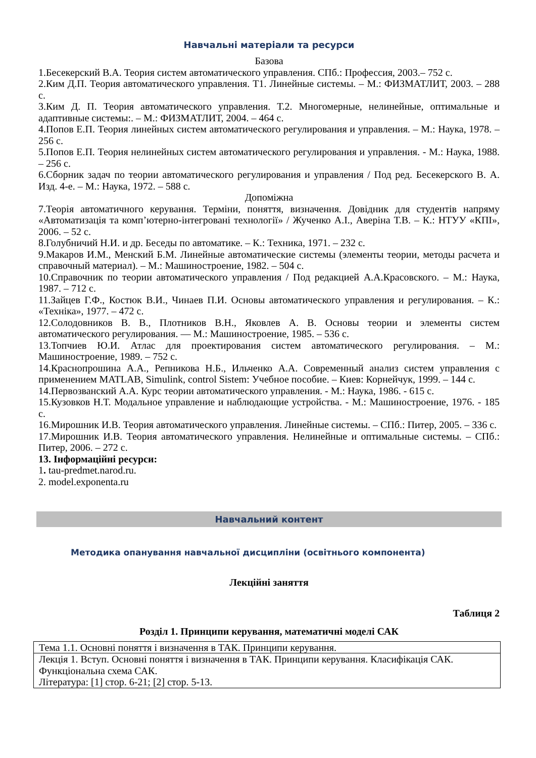Навчальні матеріали та ресурси
Базова
1.Бесекерский В.А. Теория систем автоматического управления. СПб.: Профессия, 2003.– 752 с.
2.Ким Д.П. Теория автоматического управления. Т1. Линейные системы. – М.: ФИЗМАТЛИТ, 2003. – 288 с.
3.Ким Д. П. Теория автоматического управления. Т.2. Многомерные, нелинейные, оптимальные и адаптивные системы:. – М.: ФИЗМАТЛИТ, 2004. – 464 с.
4.Попов Е.П. Теория линейных систем автоматического регулирования и управления. – М.: Наука, 1978. – 256 с.
5.Попов Е.П. Теория нелинейных систем автоматического регулирования и управления. - М.: Наука, 1988. – 256 с.
6.Сборник задач по теории автоматического регулирования и управления / Под ред. Бесекерского В. А. Изд. 4-е. – М.: Наука, 1972. – 588 с.
Допоміжна
7.Теорія автоматичного керування. Терміни, поняття, визначення. Довідник для студентів напряму «Автоматизація та комп’ютерно-інтегровані технології» / Жученко А.І., Аверіна Т.В. – К.: НТУУ «КПІ», 2006. – 52 с.
8.Голубничий Н.И. и др. Беседы по автоматике. – К.: Техника, 1971. – 232 с.
9.Макаров И.М., Менский Б.М. Линейные автоматические системы (элементы теории, методы расчета и справочный материал). – М.: Машиностроение, 1982. – 504 с.
10.Справочник по теории автоматического управления / Под редакцией А.А.Красовского. – М.: Наука, 1987. – 712 с.
11.Зайцев Г.Ф., Костюк В.И., Чинаев П.И. Основы автоматического управления и регулирования. – К.: «Техніка», 1977. – 472 с.
12.Солодовников В. В., Плотников В.Н., Яковлев А. В. Основы теории и элементы систем автоматического регулирования. — М.: Машиностроение, 1985. – 536 с.
13.Топчиев Ю.И. Атлас для проектирования систем автоматического регулирования. – М.: Машиностроение, 1989. – 752 с.
14.Краснопрошина А.А., Репникова Н.Б., Ильченко А.А. Современный анализ систем управления с применением MATLAB, Simulink, control Sistem: Учебное пособие. – Киев: Корнейчук, 1999. – 144 с.
14.Первозванский А.А. Курс теории автоматического управления. - М.: Наука, 1986. - 615 с.
15.Кузовков Н.Т. Модальное управление и наблюдающие устройства. - М.: Машиностроение, 1976. - 185 с.
16.Мирошник И.В. Теория автоматического управления. Линейные системы. – СПб.: Питер, 2005. – 336 с.
17.Мирошник И.В. Теория автоматического управления. Нелинейные и оптимальные системы. – СПб.: Питер, 2006. – 272 с.
13. Інформаційні ресурси:
1. tau-predmet.narod.ru.
2. model.exponenta.ru
Навчальний контент
Методика опанування навчальної дисципліни (освітнього компонента)
Лекційні заняття
Таблиця 2
Розділ 1. Принципи керування, математичні моделі САК
| Тема 1.1. Основні поняття і визначення в ТАК. Принципи керування. |
| Лекція 1. Вступ. Основні поняття і визначення в ТАК. Принципи керування. Класифікація САК. Функціональна схема САК. Література: [1] стор. 6-21; [2] стор. 5-13. |